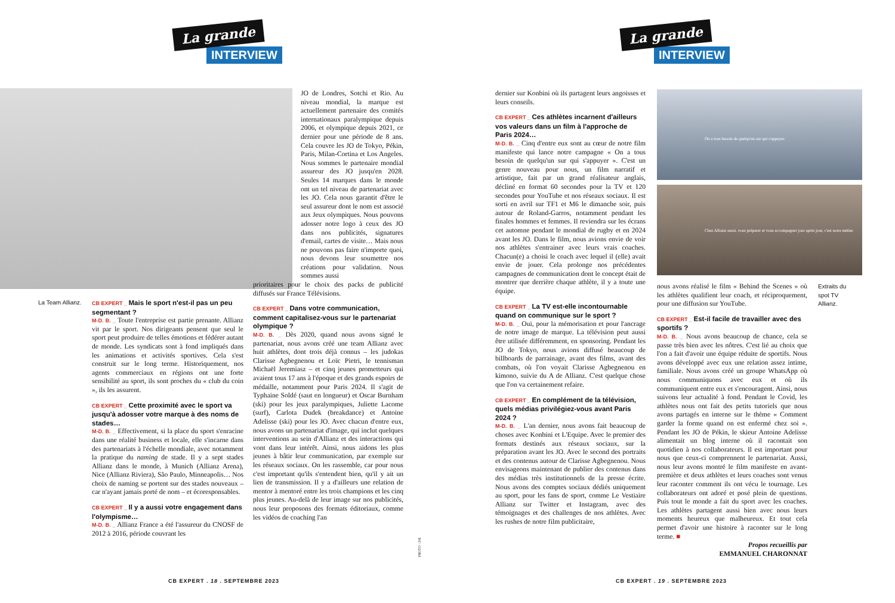La grande
INTERVIEW
La Team Allianz. CB EXPERT _ Mais le sport n'est-il pas un peu segmentant ?
M-D. B. _ Toute l'entreprise est partie prenante. Allianz vit par le sport. Nos dirigeants pensent que seul le sport peut produire de telles émotions et fédérer autant de monde. Les syndicats sont à fond impliqués dans les animations et activités sportives. Cela s'est construit sur le long terme. Historiquement, nos agents commerciaux en régions ont une forte sensibilité au sport, ils sont proches du « club du coin », ils les assurent.
CB EXPERT _ Cette proximité avec le sport va jusqu'à adosser votre marque à des noms de stades…
M-D. B. _ Effectivement, si la place du sport s'enracine dans une réalité business et locale, elle s'incarne dans des partenariats à l'échelle mondiale, avec notamment la pratique du naming de stade. Il y a sept stades Allianz dans le monde, à Munich (Allianz Arena), Nice (Allianz Riviera), São Paulo, Minneapolis… Nos choix de naming se portent sur des stades nouveaux – car n'ayant jamais porté de nom – et écoresponsables.
CB EXPERT _ Il y a aussi votre engagement dans l'olympisme…
M-D. B. _ Allianz France a été l'assureur du CNOSF de 2012 à 2016, période couvrant les
JO de Londres, Sotchi et Rio. Au niveau mondial, la marque est actuellement partenaire des comités internationaux paralympique depuis 2006, et olympique depuis 2021, ce dernier pour une période de 8 ans. Cela couvre les JO de Tokyo, Pékin, Paris, Milan-Cortina et Los Angeles. Nous sommes le partenaire mondial assureur des JO jusqu'en 2028. Seules 14 marques dans le monde ont un tel niveau de partenariat avec les JO. Cela nous garantit d'être le seul assureur dont le nom est associé aux Jeux olympiques. Nous pouvons adosser notre logo à ceux des JO dans nos publicités, signatures d'email, cartes de visite… Mais nous ne pouvons pas faire n'importe quoi, nous devons leur soumettre nos créations pour validation. Nous sommes aussi
prioritaires pour le choix des packs de publicité diffusés sur France Télévisions.
CB EXPERT _ Dans votre communication, comment capitalisez-vous sur le partenariat olympique ?
M-D. B. _ Dès 2020, quand nous avons signé le partenariat, nous avons créé une team Allianz avec huit athlètes, dont trois déjà connus – les judokas Clarisse Agbegnenou et Loïc Pietri, le tennisman Michaël Jeremiasz – et cinq jeunes prometteurs qui avaient tous 17 ans à l'époque et des grands espoirs de médaille, notamment pour Paris 2024. Il s'agit de Typhaine Soldé (saut en longueur) et Oscar Burnham (ski) pour les jeux paralympiques, Juliette Lacome (surf), Carlota Dudek (breakdance) et Antoine Adelisse (ski) pour les JO. Avec chacun d'entre eux, nous avons un partenariat d'image, qui inclut quelques interventions au sein d'Allianz et des interactions qui vont dans leur intérêt. Ainsi, nous aidons les plus jeunes à bâtir leur communication, par exemple sur les réseaux sociaux. On les rassemble, car pour nous c'est important qu'ils s'entendent bien, qu'il y ait un lien de transmission. Il y a d'ailleurs une relation de mentor à mentoré entre les trois champions et les cinq plus jeunes. Au-delà de leur image sur nos publicités, nous leur proposons des formats éditoriaux, comme les vidéos de coaching l'an
PHOTO : DR
CB EXPERT . 18 . SEPTEMBRE 2023
La grande
INTERVIEW
dernier sur Konbini où ils partagent leurs angoisses et leurs conseils.
CB EXPERT _ Ces athlètes incarnent d'ailleurs vos valeurs dans un film à l'approche de Paris 2024…
M-D. B. _ Cinq d'entre eux sont au cœur de notre film manifeste qui lance notre campagne « On a tous besoin de quelqu'un sur qui s'appuyer ». C'est un genre nouveau pour nous, un film narratif et artistique, fait par un grand réalisateur anglais, décliné en format 60 secondes pour la TV et 120 secondes pour YouTube et nos réseaux sociaux. Il est sorti en avril sur TF1 et M6 le dimanche soir, puis autour de Roland-Garros, notamment pendant les finales hommes et femmes. Il reviendra sur les écrans cet automne pendant le mondial de rugby et en 2024 avant les JO. Dans le film, nous avions envie de voir nos athlètes s'entrainer avec leurs vrais coaches. Chacun(e) a choisi le coach avec lequel il (elle) avait envie de jouer. Cela prolonge nos précédentes campagnes de communication dont le concept était de montrer que derrière chaque athlète, il y a toute une équipe.
CB EXPERT _ La TV est-elle incontournable quand on communique sur le sport ?
M-D. B. _ Oui, pour la mémorisation et pour l'ancrage de notre image de marque. La télévision peut aussi être utilisée différemment, en sponsoring. Pendant les JO de Tokyo, nous avions diffusé beaucoup de billboards de parrainage, avant des films, avant des combats, où l'on voyait Clarisse Agbegnenou en kimono, suivie du A de Allianz. C'est quelque chose que l'on va certainement refaire.
CB EXPERT _ En complément de la télévision, quels médias privilégiez-vous avant Paris 2024 ?
M-D. B. _ L'an dernier, nous avons fait beaucoup de choses avec Konbini et L'Equipe. Avec le premier des formats destinés aux réseaux sociaux, sur la préparation avant les JO. Avec le second des portraits et des contenus autour de Clarisse Agbegnenou. Nous envisageons maintenant de publier des contenus dans des médias très institutionnels de la presse écrite. Nous avons des comptes sociaux dédiés uniquement au sport, pour les fans de sport, comme Le Vestiaire Allianz sur Twitter et Instagram, avec des témoignages et des challenges de nos athlètes. Avec les rushes de notre film publicitaire,
On a tous besoin de quelqu'un sur qui s'appuyer.
Chez Allianz aussi, vous préparer et vous accompagner jour après jour, c'est notre métier.
nous avons réalisé le film « Behind the Scenes » où les athlètes qualifient leur coach, et réciproquement, pour une diffusion sur YouTube.
CB EXPERT _ Est-il facile de travailler avec des sportifs ?
M-D. B. _ Nous avons beaucoup de chance, cela se passe très bien avec les nôtres. C'est lié au choix que l'on a fait d'avoir une équipe réduite de sportifs. Nous avons développé avec eux une relation assez intime, familiale. Nous avons créé un groupe WhatsApp où nous communiquons avec eux et où ils communiquent entre eux et s'encouragent. Ainsi, nous suivons leur actualité à fond. Pendant le Covid, les athlètes nous ont fait des petits tutoriels que nous avons partagés en interne sur le thème « Comment garder la forme quand on est enfermé chez soi ». Pendant les JO de Pékin, le skieur Antoine Adelisse alimentait un blog interne où il racontait son quotidien à nos collaborateurs. Il est important pour nous que ceux-ci comprennent le partenariat. Aussi, nous leur avons montré le film manifeste en avant-première et deux athlètes et leurs coaches sont venus leur raconter comment ils ont vécu le tournage. Les collaborateurs ont adoré et posé plein de questions. Puis tout le monde a fait du sport avec les coaches. Les athlètes partagent aussi bien avec nous leurs moments heureux que malheureux. Et tout cela permet d'avoir une histoire à raconter sur le long terme. ■
Propos recueillis par
EMMANUEL CHARONNAT
Extraits du spot TV Allianz.
CB EXPERT . 19 . SEPTEMBRE 2023